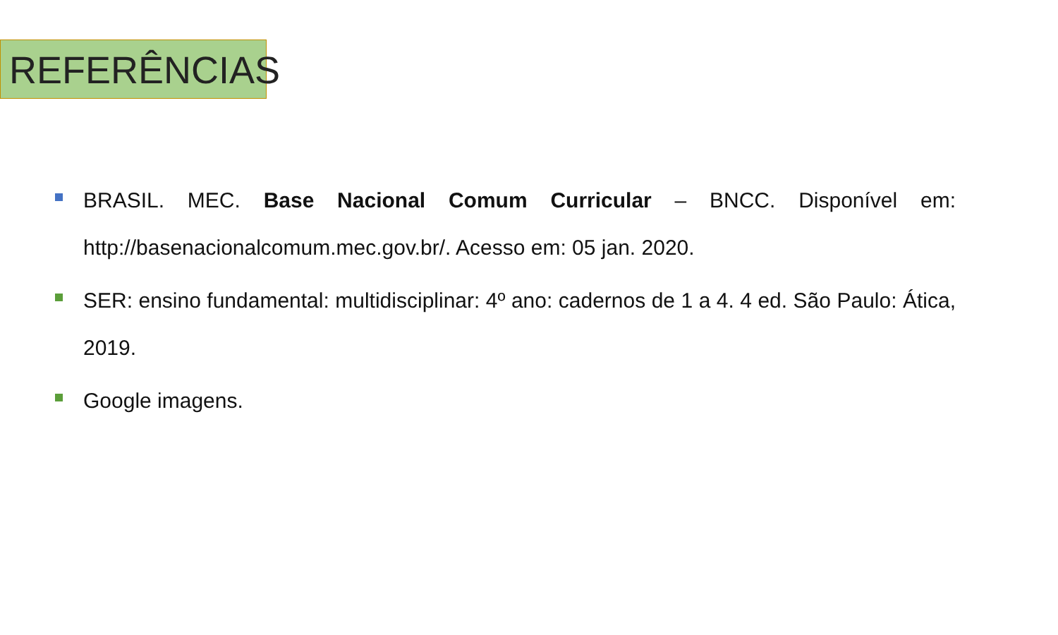REFERÊNCIAS
BRASIL. MEC. Base Nacional Comum Curricular – BNCC. Disponível em: http://basenacionalcomum.mec.gov.br/. Acesso em: 05 jan. 2020.
SER: ensino fundamental: multidisciplinar: 4º ano: cadernos de 1 a 4. 4 ed. São Paulo: Ática, 2019.
Google imagens.